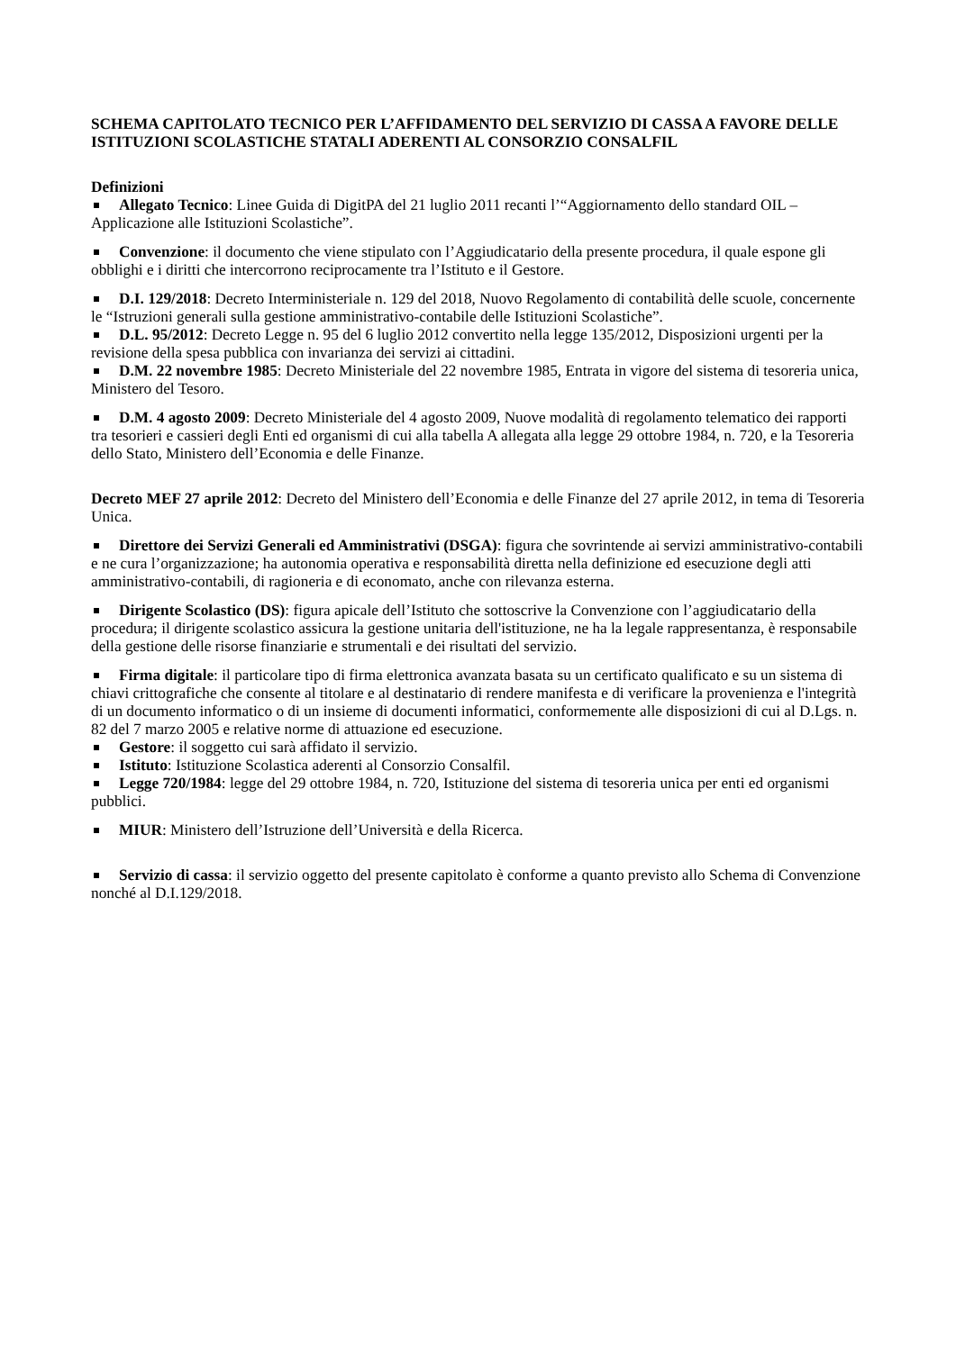SCHEMA CAPITOLATO TECNICO PER L’AFFIDAMENTO DEL SERVIZIO DI CASSA A FAVORE DELLE ISTITUZIONI SCOLASTICHE STATALI ADERENTI AL CONSORZIO CONSALFIL
Definizioni
Allegato Tecnico: Linee Guida di DigitPA del 21 luglio 2011 recanti l’“Aggiornamento dello standard OIL – Applicazione alle Istituzioni Scolastiche”.
Convenzione: il documento che viene stipulato con l’Aggiudicatario della presente procedura, il quale espone gli obblighi e i diritti che intercorrono reciprocamente tra l’Istituto e il Gestore.
D.I. 129/2018: Decreto Interministeriale n. 129 del 2018, Nuovo Regolamento di contabilità delle scuole, concernente le “Istruzioni generali sulla gestione amministrativo-contabile delle Istituzioni Scolastiche”.
D.L. 95/2012: Decreto Legge n. 95 del 6 luglio 2012 convertito nella legge 135/2012, Disposizioni urgenti per la revisione della spesa pubblica con invarianza dei servizi ai cittadini.
D.M. 22 novembre 1985: Decreto Ministeriale del 22 novembre 1985, Entrata in vigore del sistema di tesoreria unica, Ministero del Tesoro.
D.M. 4 agosto 2009: Decreto Ministeriale del 4 agosto 2009, Nuove modalità di regolamento telematico dei rapporti tra tesorieri e cassieri degli Enti ed organismi di cui alla tabella A allegata alla legge 29 ottobre 1984, n. 720, e la Tesoreria dello Stato, Ministero dell’Economia e delle Finanze.
Decreto MEF 27 aprile 2012: Decreto del Ministero dell’Economia e delle Finanze del 27 aprile 2012, in tema di Tesoreria Unica.
Direttore dei Servizi Generali ed Amministrativi (DSGA): figura che sovrintende ai servizi amministrativo-contabili e ne cura l’organizzazione; ha autonomia operativa e responsabilità diretta nella definizione ed esecuzione degli atti amministrativo-contabili, di ragioneria e di economato, anche con rilevanza esterna.
Dirigente Scolastico (DS): figura apicale dell’Istituto che sottoscrive la Convenzione con l’aggiudicatario della procedura; il dirigente scolastico assicura la gestione unitaria dell'istituzione, ne ha la legale rappresentanza, è responsabile della gestione delle risorse finanziarie e strumentali e dei risultati del servizio.
Firma digitale: il particolare tipo di firma elettronica avanzata basata su un certificato qualificato e su un sistema di chiavi crittografiche che consente al titolare e al destinatario di rendere manifesta e di verificare la provenienza e l'integrità di un documento informatico o di un insieme di documenti informatici, conformemente alle disposizioni di cui al D.Lgs. n. 82 del 7 marzo 2005 e relative norme di attuazione ed esecuzione.
Gestore: il soggetto cui sarà affidato il servizio.
Istituto: Istituzione Scolastica aderenti al Consorzio Consalfil.
Legge 720/1984: legge del 29 ottobre 1984, n. 720, Istituzione del sistema di tesoreria unica per enti ed organismi pubblici.
MIUR: Ministero dell’Istruzione dell’Università e della Ricerca.
Servizio di cassa: il servizio oggetto del presente capitolato è conforme a quanto previsto allo Schema di Convenzione nonché al D.I.129/2018.